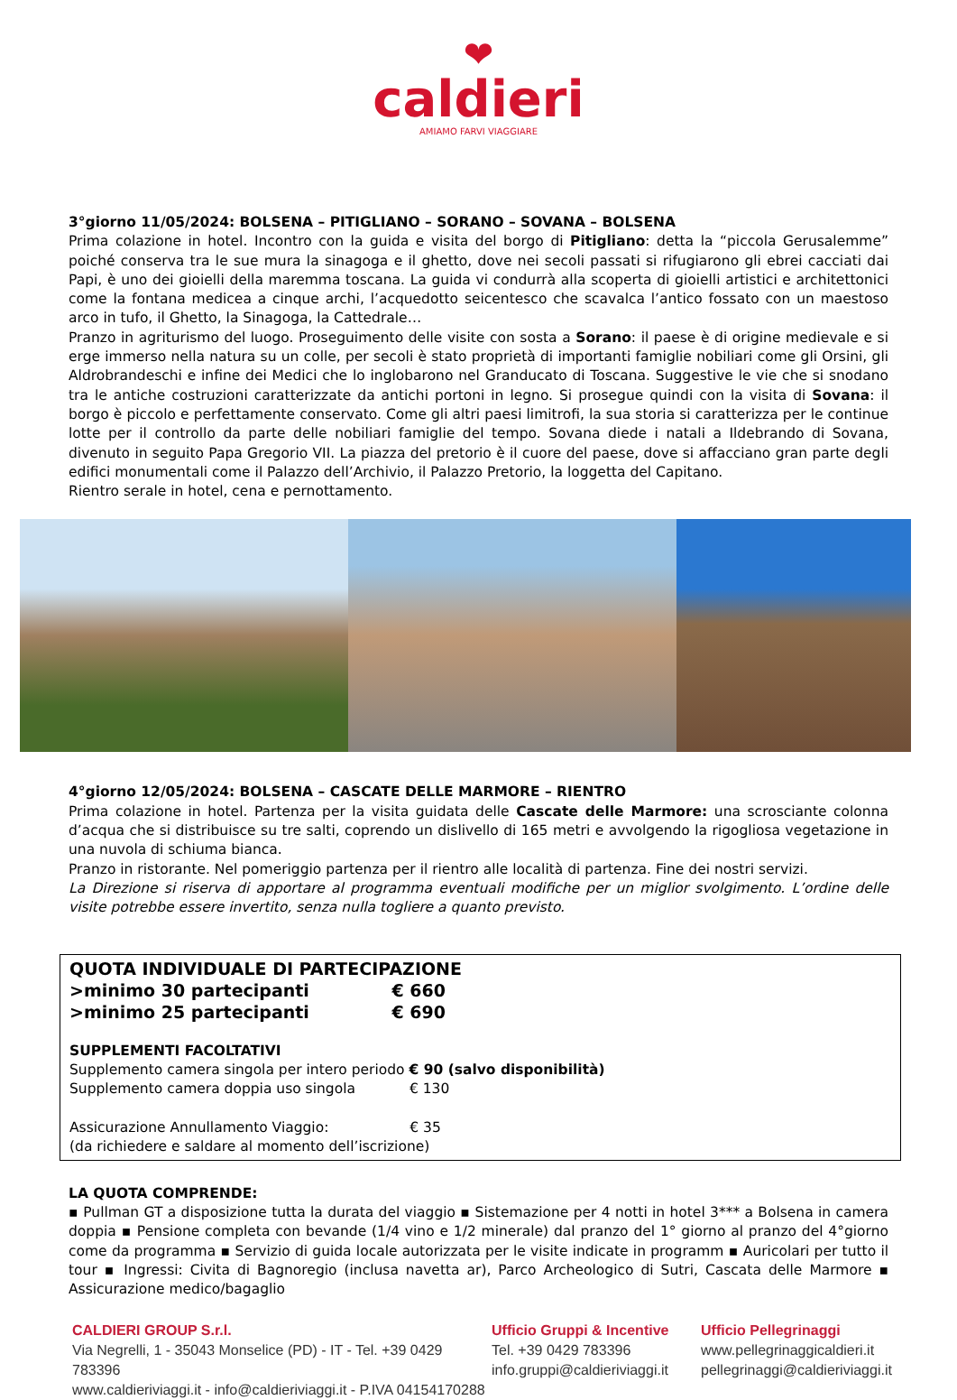❤
caldieri
AMIAMO FARVI VIAGGIARE
3°giorno 11/05/2024: BOLSENA – PITIGLIANO – SORANO – SOVANA – BOLSENA
Prima colazione in hotel. Incontro con la guida e visita del borgo di Pitigliano: detta la “piccola Gerusalemme” poiché conserva tra le sue mura la sinagoga e il ghetto, dove nei secoli passati si rifugiarono gli ebrei cacciati dai Papi, è uno dei gioielli della maremma toscana. La guida vi condurrà alla scoperta di gioielli artistici e architettonici come la fontana medicea a cinque archi, l’acquedotto seicentesco che scavalca l’antico fossato con un maestoso arco in tufo, il Ghetto, la Sinagoga, la Cattedrale…
Pranzo in agriturismo del luogo. Proseguimento delle visite con sosta a Sorano: il paese è di origine medievale e si erge immerso nella natura su un colle, per secoli è stato proprietà di importanti famiglie nobiliari come gli Orsini, gli Aldrobrandeschi e infine dei Medici che lo inglobarono nel Granducato di Toscana. Suggestive le vie che si snodano tra le antiche costruzioni caratterizzate da antichi portoni in legno. Si prosegue quindi con la visita di Sovana: il borgo è piccolo e perfettamente conservato. Come gli altri paesi limitrofi, la sua storia si caratterizza per le continue lotte per il controllo da parte delle nobiliari famiglie del tempo. Sovana diede i natali a Ildebrando di Sovana, divenuto in seguito Papa Gregorio VII. La piazza del pretorio è il cuore del paese, dove si affacciano gran parte degli edifici monumentali come il Palazzo dell’Archivio, il Palazzo Pretorio, la loggetta del Capitano.
Rientro serale in hotel, cena e pernottamento.
4°giorno 12/05/2024: BOLSENA – CASCATE DELLE MARMORE – RIENTRO
Prima colazione in hotel. Partenza per la visita guidata delle Cascate delle Marmore: una scrosciante colonna d’acqua che si distribuisce su tre salti, coprendo un dislivello di 165 metri e avvolgendo la rigogliosa vegetazione in una nuvola di schiuma bianca.
Pranzo in ristorante. Nel pomeriggio partenza per il rientro alle località di partenza. Fine dei nostri servizi.
La Direzione si riserva di apportare al programma eventuali modifiche per un miglior svolgimento. L’ordine delle visite potrebbe essere invertito, senza nulla togliere a quanto previsto.
QUOTA INDIVIDUALE DI PARTECIPAZIONE
>minimo 30 partecipanti € 660
>minimo 25 partecipanti € 690
SUPPLEMENTI FACOLTATIVI
Supplemento camera singola per intero periodo € 90 (salvo disponibilità)
Supplemento camera doppia uso singola € 130
Assicurazione Annullamento Viaggio: € 35
(da richiedere e saldare al momento dell’iscrizione)
LA QUOTA COMPRENDE:
▪ Pullman GT a disposizione tutta la durata del viaggio ▪ Sistemazione per 4 notti in hotel 3*** a Bolsena in camera doppia ▪ Pensione completa con bevande (1/4 vino e 1/2 minerale) dal pranzo del 1° giorno al pranzo del 4°giorno come da programma ▪ Servizio di guida locale autorizzata per le visite indicate in programm ▪ Auricolari per tutto il tour ▪ Ingressi: Civita di Bagnoregio (inclusa navetta ar), Parco Archeologico di Sutri, Cascata delle Marmore ▪ Assicurazione medico/bagaglio
CALDIERI GROUP S.r.l.
Via Negrelli, 1 - 35043 Monselice (PD) - IT - Tel. +39 0429 783396
www.caldieriviaggi.it - info@caldieriviaggi.it - P.IVA 04154170288
Ufficio Gruppi & Incentive
Tel. +39 0429 783396
info.gruppi@caldieriviaggi.it
Ufficio Pellegrinaggi
www.pellegrinaggicaldieri.it
pellegrinaggi@caldieriviaggi.it